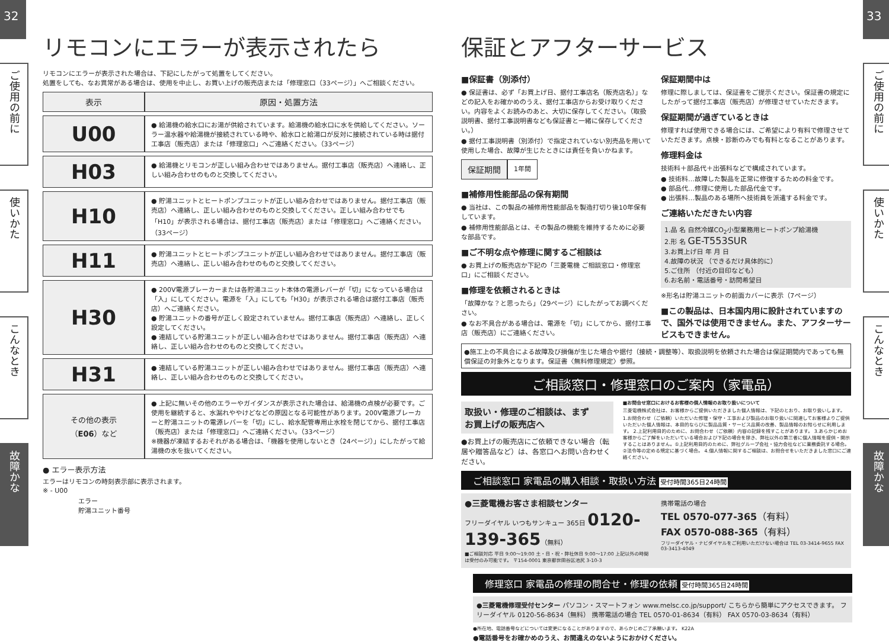32
ご使用の前に
使いかた
こんなとき
故障かな
リモコンにエラーが表示されたら
リモコンにエラーが表示された場合は、下記にしたがって処置をしてください。
処置をしても、なお異常がある場合は、使用を中止し、お買い上げの販売店または「修理窓口（33ページ）」へご相談ください。
| 表示 | 原因・処置方法 |
| --- | --- |
| U00 | ● 給湯機の給水口にお湯が供給されています。給湯機の給水口に水を供給してください。ソーラー温水器や給湯機が接続されている時や、給水口と給湯口が反対に接続されている時は据付工事店（販売店）または「修理窓口」へご連絡ください。（33ページ） |
| H03 | ● 給湯機とリモコンが正しい組み合わせではありません。据付工事店（販売店）へ連絡し、正しい組み合わせのものと交換してください。 |
| H10 | ● 貯湯ユニットとヒートポンプユニットが正しい組み合わせではありません。据付工事店（販売店）へ連絡し、正しい組み合わせのものと交換してください。正しい組み合わせでも「H10」が表示される場合は、据付工事店（販売店）または「修理窓口」へご連絡ください。（33ページ） |
| H11 | ● 貯湯ユニットとヒートポンプユニットが正しい組み合わせではありません。据付工事店（販売店）へ連絡し、正しい組み合わせのものと交換してください。 |
| H30 | ● 200V電源ブレーカーまたは各貯湯ユニット本体の電源レバーが「切」になっている場合は「入」にしてください。電源を「入」にしても「H30」が表示される場合は据付工事店（販売店）へご連絡ください。 ● 貯湯ユニットの番号が正しく設定されていません。据付工事店（販売店）へ連絡し、正しく設定してください。 ● 連結している貯湯ユニットが正しい組み合わせではありません。据付工事店（販売店）へ連絡し、正しい組み合わせのものと交換してください。 |
| H31 | ● 連結している貯湯ユニットが正しい組み合わせではありません。据付工事店（販売店）へ連絡し、正しい組み合わせのものと交換してください。 |
| その他の表示 （ E06 ）など | ● 上記に無いその他のエラーやガイダンスが表示された場合は、給湯機の点検が必要です。ご使用を継続すると、水漏れややけどなどの原因となる可能性があります。200V電源ブレーカーと貯湯ユニットの電源レバーを「切」にし、給水配管専用止水栓を閉じてから、据付工事店（販売店）または「修理窓口」へご連絡ください。（33ページ） ※機器が凍結するおそれがある場合は、「機器を使用しないとき（24ページ）」にしたがって給湯機の水を抜いてください。 |
● エラー表示方法
エラーはリモコンの時刻表示部に表示されます。
※ - U00
エラー
貯湯ユニット番号
保証とアフターサービス
■保証書（別添付）
● 保証書は、必ず「お買上げ日、据付工事店名（販売店名）」などの記入をお確かめのうえ、据付工事店からお受け取りください。内容をよくお読みのあと、大切に保存してください。（取扱説明書、据付工事説明書なども保証書と一緒に保存してください。）
● 据付工事説明書（別添付）で指定されていない別売品を用いて使用した場合、故障が生じたときには責任を負いかねます。
| 保証期間 | 1年間 |
■補修用性能部品の保有期間
● 当社は、この製品の補修用性能部品を製造打切り後10年保有しています。
● 補修用性能部品とは、その製品の機能を維持するために必要な部品です。
■ご不明な点や修理に関するご相談は
● お買上げの販売店か下記の「三菱電機 ご相談窓口・修理窓口」にご相談ください。
■修理を依頼されるときは
「故障かな？と思ったら」（29ページ）にしたがってお調べください。
● なお不具合がある場合は、電源を「切」にしてから、据付工事店（販売店）にご連絡ください。
保証期間中は
修理に際しましては、保証書をご提示ください。保証書の規定にしたがって据付工事店（販売店）が修理させていただきます。
保証期間が過ぎているときは
修理すれば使用できる場合には、ご希望により有料で修理させていただきます。点検・診断のみでも有料となることがあります。
修理料金は
技術料＋部品代＋出張料などで構成されています。
● 技術料…故障した製品を正常に修復するための料金です。
● 部品代…修理に使用した部品代金です。
● 出張料…製品のある場所へ技術員を派遣する料金です。
ご連絡いただきたい内容
1.品 名 自然冷媒CO<sub>2</sub>小型業務用ヒートポンプ給湯機
2.形 名 GE-T553SUR
3.お買上げ日 年 月 日
4.故障の状況 （できるだけ具体的に）
5.ご住所 （付近の目印なども）
6.お名前・電話番号・訪問希望日
※形名は貯湯ユニットの前面カバーに表示（7ページ）
■この製品は、日本国内用に設計されていますので、国外では使用できません。また、アフターサービスもできません。
●施工上の不具合による故障及び損傷が生じた場合や据付（接続・調整等）、取扱説明を依頼された場合は保証期間内であっても無償保証の対象外となります。保証書〈無料修理規定〉参照。
ご相談窓口・修理窓口のご案内（家電品）
取扱い・修理のご相談は、まず
お買上げの販売店へ
●お買上げの販売店にご依頼できない場合（転居や贈答品など）は、各窓口へお問い合わせください。
■お問合せ窓口におけるお客様の個人情報のお取り扱いについて
三菱電機株式会社は、お客様からご提供いただきました個人情報は、下記のとおり、お取り扱いします。
1.お問合わせ（ご依頼）いただいた修理・保守・工事および製品のお取り扱いに関連してお客様よりご提供いただいた個人情報は、本目的ならびに製品品質・サービス品質の改善、製品情報のお知らせに利用します。 2.上記利用目的のために、お問合わせ（ご依頼）内容の記録を残すことがあります。 3.あらかじめお客様からご了解をいただいている場合および下記の場合を除き、弊社以外の第三者に個人情報を提供・開示することはありません。①上記利用目的のために、弊社グループ会社・協力会社などに業務委託する場合。②法令等の定める規定に基づく場合。 4.個人情報に関するご相談は、お問合せをいただきました窓口にご連絡ください。
ご相談窓口 家電品の購入相談・取扱い方法 受付時間365日24時間
●三菱電機お客さま相談センター
フリーダイヤル いつもサンキュー 365日 0120-139-365（無料）
■ご相談対応 平日 9:00〜19:00 土・日・祝・弊社休日 9:00〜17:00 上記以外の時間は受付のみ可能です。 〒154-0001 東京都世田谷区池尻 3-10-3
携帯電話の場合
TEL 0570-077-365（有料）
FAX 0570-088-365（有料）
フリーダイヤル・ナビダイヤルをご利用いただけない場合は TEL 03-3414-9655 FAX 03-3413-4049
33
ご使用の前に
使いかた
こんなとき
故障かな
修理窓口 家電品の修理の問合せ・修理の依頼 受付時間365日24時間
●三菱電機修理受付センター パソコン・スマートフォン www.melsc.co.jp/support/ こちらから簡単にアクセスできます。 フリーダイヤル 0120-56-8634（無料） 携帯電話の場合 TEL 0570-01-8634（有料） FAX 0570-03-8634（有料）
●所在地、電話番号などについては変更になることがありますので、あらかじめご了承願います。 K22A
●電話番号をお確かめのうえ、お間違えのないようにおかけください。